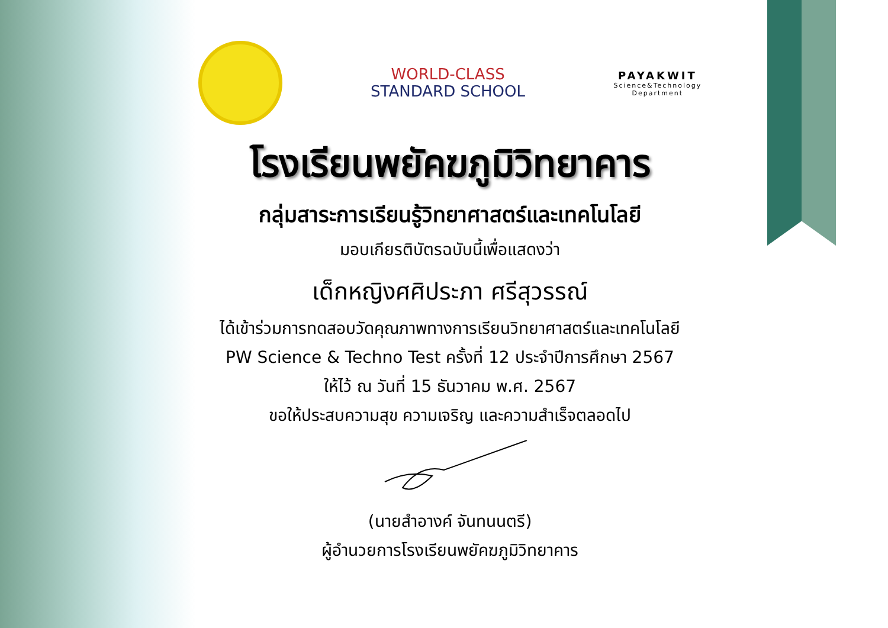WORLD-CLASS
STANDARD SCHOOL
PAYAKWIT
Science&Technology
Department
โรงเรียนพยัคฆภูมิวิทยาคาร
กลุ่มสาระการเรียนรู้วิทยาศาสตร์และเทคโนโลยี
มอบเกียรติบัตรฉบับนี้เพื่อแสดงว่า
เด็กหญิงศศิประภา ศรีสุวรรณ์
ได้เข้าร่วมการทดสอบวัดคุณภาพทางการเรียนวิทยาศาสตร์และเทคโนโลยี
PW Science & Techno Test ครั้งที่ 12 ประจำปีการศึกษา 2567
ให้ไว้ ณ วันที่ 15 ธันวาคม พ.ศ. 2567
ขอให้ประสบความสุข ความเจริญ และความสำเร็จตลอดไป
(นายสำอางค์ จันทนนตรี)
ผู้อำนวยการโรงเรียนพยัคฆภูมิวิทยาคาร